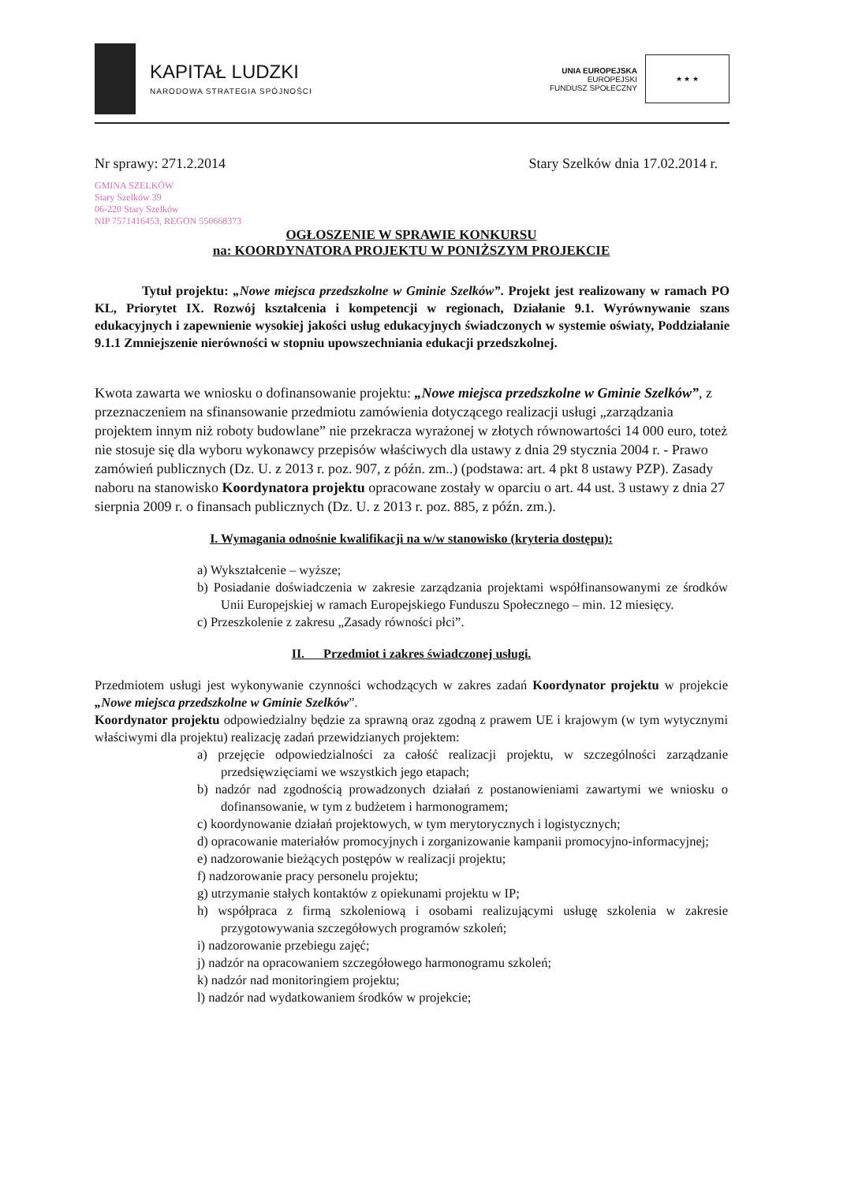KAPITAŁ LUDZKI
NARODOWA STRATEGIA SPÓJNOŚCI
UNIA EUROPEJSKA
EUROPEJSKI
FUNDUSZ SPOŁECZNY
★ ★ ★
Nr sprawy: 271.2.2014 Stary Szelków dnia 17.02.2014 r.
GMINA SZELKÓW
Stary Szelków 39
06-220 Stary Szelków
NIP 7571416453, REGON 550668373
OGŁOSZENIE W SPRAWIE KONKURSU
na: KOORDYNATORA PROJEKTU W PONIŻSZYM PROJEKCIE
Tytuł projektu: „Nowe miejsca przedszkolne w Gminie Szelków”. Projekt jest realizowany w ramach PO KL, Priorytet IX. Rozwój kształcenia i kompetencji w regionach, Działanie 9.1. Wyrównywanie szans edukacyjnych i zapewnienie wysokiej jakości usług edukacyjnych świadczonych w systemie oświaty, Poddziałanie 9.1.1 Zmniejszenie nierówności w stopniu upowszechniania edukacji przedszkolnej.
Kwota zawarta we wniosku o dofinansowanie projektu: „Nowe miejsca przedszkolne w Gminie Szelków”, z przeznaczeniem na sfinansowanie przedmiotu zamówienia dotyczącego realizacji usługi „zarządzania projektem innym niż roboty budowlane” nie przekracza wyrażonej w złotych równowartości 14 000 euro, toteż nie stosuje się dla wyboru wykonawcy przepisów właściwych dla ustawy z dnia 29 stycznia 2004 r. - Prawo zamówień publicznych (Dz. U. z 2013 r. poz. 907, z późn. zm..) (podstawa: art. 4 pkt 8 ustawy PZP). Zasady naboru na stanowisko Koordynatora projektu opracowane zostały w oparciu o art. 44 ust. 3 ustawy z dnia 27 sierpnia 2009 r. o finansach publicznych (Dz. U. z 2013 r. poz. 885, z późn. zm.).
I. Wymagania odnośnie kwalifikacji na w/w stanowisko (kryteria dostępu):
a) Wykształcenie – wyższe;
b) Posiadanie doświadczenia w zakresie zarządzania projektami współfinansowanymi ze środków Unii Europejskiej w ramach Europejskiego Funduszu Społecznego – min. 12 miesięcy.
c) Przeszkolenie z zakresu „Zasady równości płci”.
II. Przedmiot i zakres świadczonej usługi.
Przedmiotem usługi jest wykonywanie czynności wchodzących w zakres zadań Koordynator projektu w projekcie „Nowe miejsca przedszkolne w Gminie Szelków”.
Koordynator projektu odpowiedzialny będzie za sprawną oraz zgodną z prawem UE i krajowym (w tym wytycznymi właściwymi dla projektu) realizację zadań przewidzianych projektem:
a) przejęcie odpowiedzialności za całość realizacji projektu, w szczególności zarządzanie przedsięwzięciami we wszystkich jego etapach;
b) nadzór nad zgodnością prowadzonych działań z postanowieniami zawartymi we wniosku o dofinansowanie, w tym z budżetem i harmonogramem;
c) koordynowanie działań projektowych, w tym merytorycznych i logistycznych;
d) opracowanie materiałów promocyjnych i zorganizowanie kampanii promocyjno-informacyjnej;
e) nadzorowanie bieżących postępów w realizacji projektu;
f) nadzorowanie pracy personelu projektu;
g) utrzymanie stałych kontaktów z opiekunami projektu w IP;
h) współpraca z firmą szkoleniową i osobami realizującymi usługę szkolenia w zakresie przygotowywania szczegółowych programów szkoleń;
i) nadzorowanie przebiegu zajęć;
j) nadzór na opracowaniem szczegółowego harmonogramu szkoleń;
k) nadzór nad monitoringiem projektu;
l) nadzór nad wydatkowaniem środków w projekcie;